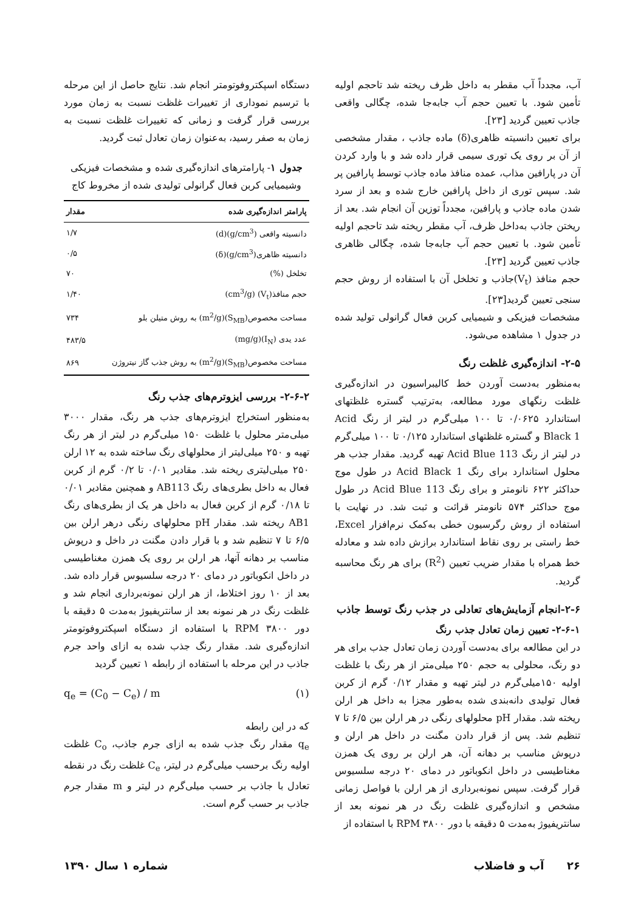آب، مجدداً آب مقطر به داخل ظرف ریخته شد تاحجم اولیه تأمین شود. با تعیین حجم آب جابه‌جا شده، چگالی واقعی جاذب تعیین گردید [۲۳].
برای تعیین دانسیته ظاهری(δ) ماده جاذب ، مقدار مشخصی از آن بر روی یک توری سیمی قرار داده شد و با وارد کردن آن در پارافین مذاب، عمده منافذ ماده جاذب توسط پارافین پر شد. سپس توری از داخل پارافین خارج شده و بعد از سرد شدن ماده جاذب و پارافین، مجدداً توزین آن انجام شد. بعد از ریختن جاذب به‌داخل ظرف، آب مقطر ریخته شد تاحجم اولیه تأمین شود. با تعیین حجم آب جابه‌جا شده، چگالی ظاهری جاذب تعیین گردید [۲۳].
حجم منافذ (V<sub>t</sub>)جاذب و تخلخل آن با استفاده از روش حجم سنجی تعیین گردید[۲۳].
مشخصات فیزیکی و شیمیایی کربن فعال گرانولی تولید شده در جدول ۱ مشاهده می‌شود.
۲-۵- اندازه‌گیری غلظت رنگ
به‌منظور به‌دست آوردن خط کالیبراسیون در اندازه‌گیری غلظت رنگهای مورد مطالعه، به‌ترتیب گستره غلظتهای استاندارد ۰/۰۶۲۵ تا ۱۰۰ میلی‌گرم در لیتر از رنگ Acid Black 1 و گستره غلظتهای استاندارد ۰/۱۲۵ تا ۱۰۰ میلی‌گرم در لیتر از رنگ Acid Blue 113 تهیه گردید. مقدار جذب هر محلول استاندارد برای رنگ Acid Black 1 در طول موج حداکثر ۶۲۲ نانومتر و برای رنگ Acid Blue 113 در طول موج حداکثر ۵۷۴ نانومتر قرائت و ثبت شد. در نهایت با استفاده از روش رگرسیون خطی به‌کمک نرم‌افزار Excel، خط راستی بر روی نقاط استاندارد برازش داده شد و معادله خط همراه با مقدار ضریب تعیین (R<sup>2</sup>) برای هر رنگ محاسبه گردید.
۲-۶-انجام آزمایش‌های تعادلی در جذب رنگ توسط جاذب
۲-۶-۱- تعیین زمان تعادل جذب رنگ
در این مطالعه برای به‌دست آوردن زمان تعادل جذب برای هر دو رنگ، محلولی به حجم ۲۵۰ میلی‌متر از هر رنگ با غلظت اولیه ۱۵۰میلی‌گرم در لیتر تهیه و مقدار ۰/۱۲ گرم از کربن فعال تولیدی دانه‌بندی شده به‌طور مجزا به داخل هر ارلن ریخته شد. مقدار pH محلولهای رنگی در هر ارلن بین ۶/۵ تا ۷ تنظیم شد. پس از قرار دادن مگنت در داخل هر ارلن و درپوش مناسب بر دهانه آن، هر ارلن بر روی یک همزن مغناطیسی در داخل انکوباتور در دمای ۲۰ درجه سلسیوس قرار گرفت. سپس نمونه‌برداری از هر ارلن با فواصل زمانی مشخص و اندازه‌گیری غلظت رنگ در هر نمونه بعد از سانتریفیوژ به‌مدت ۵ دقیقه با دور RPM ۳۸۰۰ با استفاده از
دستگاه اسپکتروفوتومتر انجام شد. نتایج حاصل از این مرحله با ترسیم نموداری از تغییرات غلظت نسبت به زمان مورد بررسی قرار گرفت و زمانی که تغییرات غلظت نسبت به زمان به صفر رسید، به‌عنوان زمان تعادل ثبت گردید.
جدول ۱- پارامترهای اندازه‌گیری شده و مشخصات فیزیکی وشیمیایی کربن فعال گرانولی تولیدی شده از مخروط کاج
| پارامتر اندازه‌گیری شده | مقدار |
| --- | --- |
| دانسیته واقعی (g/cm<sup>3</sup>)(d) | ۱/۷ |
| دانسیته ظاهری(g/cm<sup>3</sup>)(δ) | ۰/۵ |
| تخلخل (%) | ۷۰ |
| حجم منافذ(V<sub>t</sub>) (cm<sup>3</sup>/g) | ۱/۴۰ |
| مساحت مخصوص(S<sub>MB</sub>)(m<sup>2</sup>/g) به روش متیلن بلو | ۷۳۴ |
| عدد یدی (I<sub>N</sub>)(mg/g) | ۴۸۳/۵ |
| مساحت مخصوص(S<sub>MB</sub>)(m<sup>2</sup>/g) به روش جذب گاز نیتروژن | ۸۶۹ |
۲-۶-۲- بررسی ایزوترم‌های جذب رنگ
به‌منظور استخراج ایزوترم‌های جذب هر رنگ، مقدار ۳۰۰۰ میلی‌متر محلول با غلظت ۱۵۰ میلی‌گرم در لیتر از هر رنگ تهیه و ۲۵۰ میلی‌لیتر از محلولهای رنگ ساخته شده به ۱۲ ارلن ۲۵۰ میلی‌لیتری ریخته شد. مقادیر ۰/۰۱ تا ۰/۲ گرم از کربن فعال به داخل بطری‌های رنگ AB113 و همچنین مقادیر ۰/۰۱ تا ۰/۱۸ گرم از کربن فعال به داخل هر یک از بطری‌های رنگ AB1 ریخته شد. مقدار pH محلولهای رنگی درهر ارلن بین ۶/۵ تا ۷ تنظیم شد و با قرار دادن مگنت در داخل و درپوش مناسب بر دهانه آنها، هر ارلن بر روی یک همزن مغناطیسی در داخل انکوباتور در دمای ۲۰ درجه سلسیوس قرار داده شد. بعد از ۱۰ روز اختلاط، از هر ارلن نمونه‌برداری انجام شد و غلظت رنگ در هر نمونه بعد از سانتریفیوژ به‌مدت ۵ دقیقه با دور RPM ۳۸۰۰ با استفاده از دستگاه اسپکتروفوتومتر اندازه‌گیری شد. مقدار رنگ جذب شده به ازای واحد جرم جاذب در این مرحله با استفاده از رابطه ۱ تعیین گردید
q<sub>e</sub> = (C<sub>0</sub> − C<sub>e</sub>) / m (۱)
که در این رابطه
q<sub>e</sub> مقدار رنگ جذب شده به ازای جرم جاذب، C<sub>o</sub> غلظت اولیه رنگ برحسب میلی‌گرم در لیتر، C<sub>e</sub> غلظت رنگ در نقطه تعادل با جاذب بر حسب میلی‌گرم در لیتر و m مقدار جرم جاذب بر حسب گرم است.
۲۶ آب و فاضلاب شماره ۱ سال ۱۳۹۰